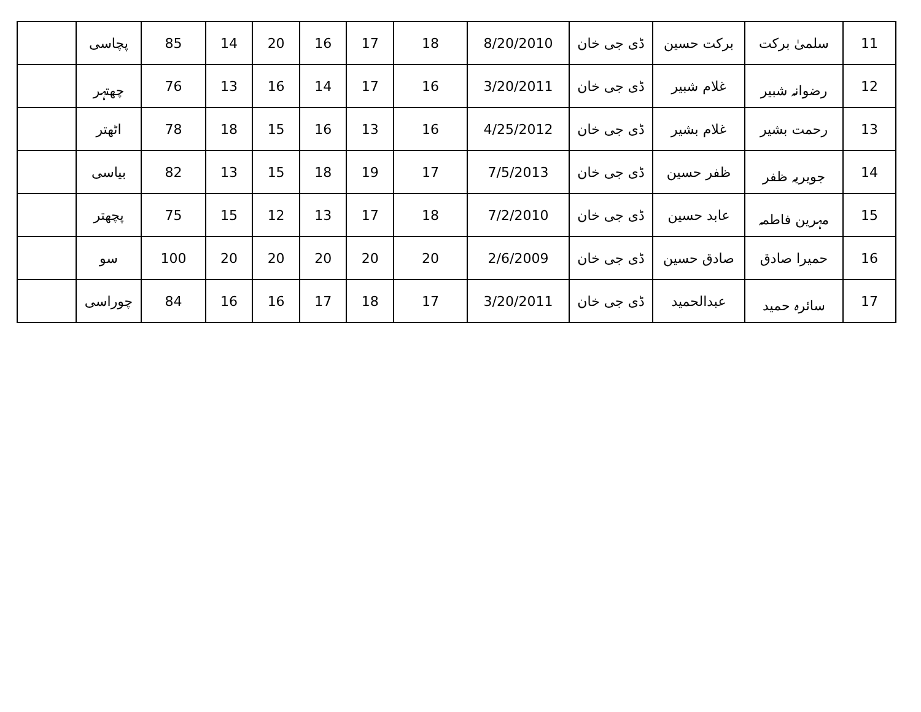| 11 | سلمیٰ برکت | برکت حسین | ڈی جی خان | 8/20/2010 | 18 | 17 | 16 | 20 | 14 | 85 | پچاسی | |
| 12 | رضوانہ شبیر | غلام شبیر | ڈی جی خان | 3/20/2011 | 16 | 17 | 14 | 16 | 13 | 76 | چھتہر | |
| 13 | رحمت بشیر | غلام بشیر | ڈی جی خان | 4/25/2012 | 16 | 13 | 16 | 15 | 18 | 78 | اٹھتر | |
| 14 | جویریہ ظفر | ظفر حسین | ڈی جی خان | 7/5/2013 | 17 | 19 | 18 | 15 | 13 | 82 | بیاسی | |
| 15 | مہرین فاطمہ | عابد حسین | ڈی جی خان | 7/2/2010 | 18 | 17 | 13 | 12 | 15 | 75 | پچھتر | |
| 16 | حمیرا صادق | صادق حسین | ڈی جی خان | 2/6/2009 | 20 | 20 | 20 | 20 | 20 | 100 | سو | |
| 17 | سائرہ حمید | عبدالحمید | ڈی جی خان | 3/20/2011 | 17 | 18 | 17 | 16 | 16 | 84 | چوراسی | |